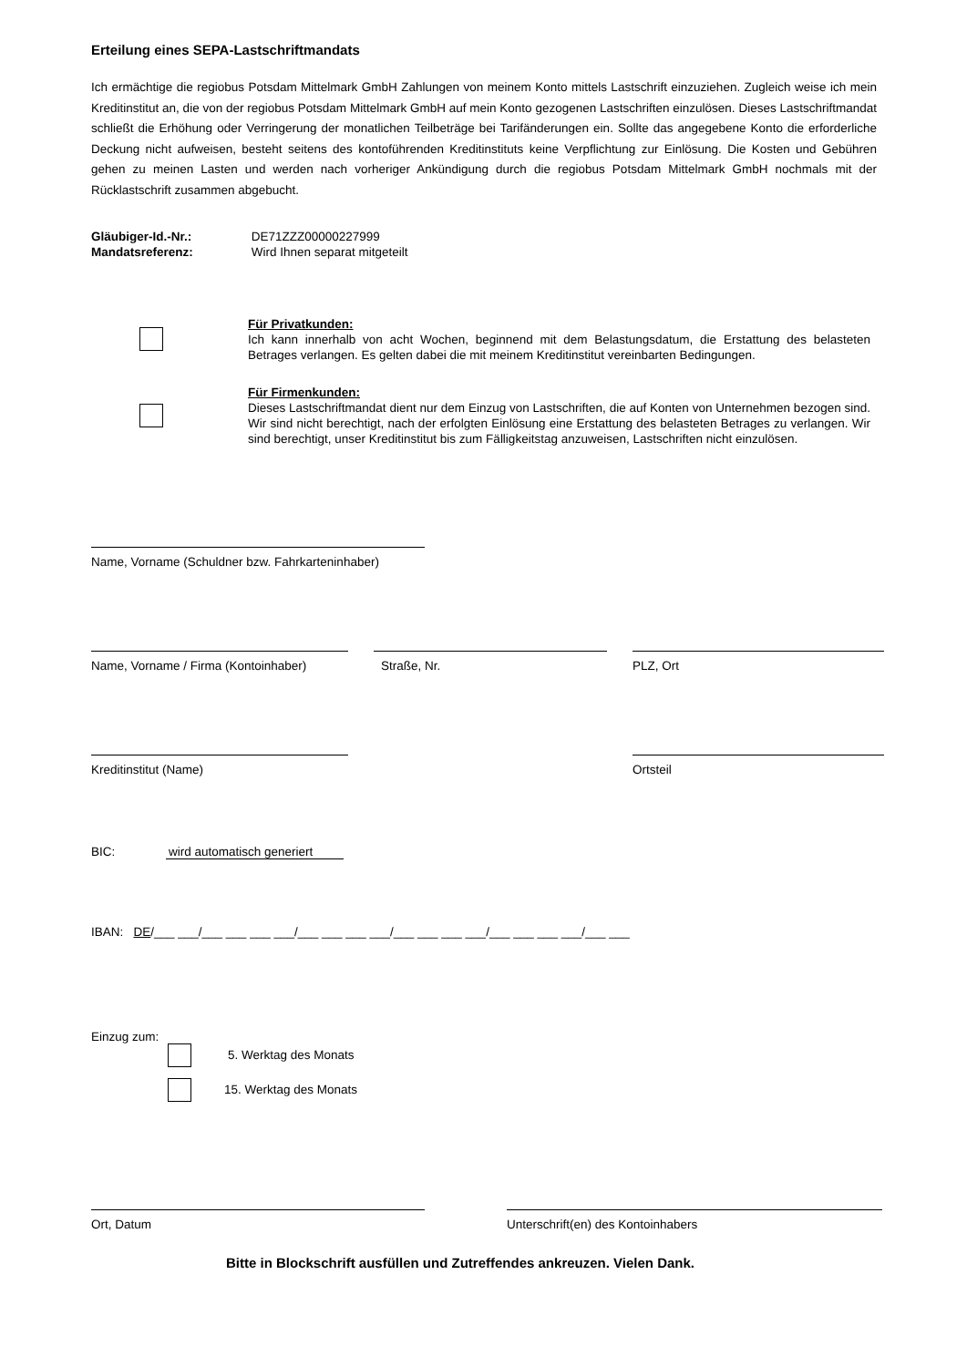Erteilung eines SEPA-Lastschriftmandats
Ich ermächtige die regiobus Potsdam Mittelmark GmbH Zahlungen von meinem Konto mittels Lastschrift einzuziehen. Zugleich weise ich mein Kreditinstitut an, die von der regiobus Potsdam Mittelmark GmbH auf mein Konto gezogenen Lastschriften einzulösen. Dieses Lastschriftmandat schließt die Erhöhung oder Verringerung der monatlichen Teilbeträge bei Tarifänderungen ein. Sollte das angegebene Konto die erforderliche Deckung nicht aufweisen, besteht seitens des kontoführenden Kreditinstituts keine Verpflichtung zur Einlösung. Die Kosten und Gebühren gehen zu meinen Lasten und werden nach vorheriger Ankündigung durch die regiobus Potsdam Mittelmark GmbH nochmals mit der Rücklastschrift zusammen abgebucht.
Gläubiger-Id.-Nr.: DE71ZZZ00000227999
Mandatsreferenz: Wird Ihnen separat mitgeteilt
Für Privatkunden:
Ich kann innerhalb von acht Wochen, beginnend mit dem Belastungsdatum, die Erstattung des belasteten Betrages verlangen. Es gelten dabei die mit meinem Kreditinstitut vereinbarten Bedingungen.
Für Firmenkunden:
Dieses Lastschriftmandat dient nur dem Einzug von Lastschriften, die auf Konten von Unternehmen bezogen sind. Wir sind nicht berechtigt, nach der erfolgten Einlösung eine Erstattung des belasteten Betrages zu verlangen. Wir sind berechtigt, unser Kreditinstitut bis zum Fälligkeitstag anzuweisen, Lastschriften nicht einzulösen.
Name, Vorname (Schuldner bzw. Fahrkarteninhaber)
Name, Vorname / Firma (Kontoinhaber)
Straße, Nr. PLZ, Ort
Kreditinstitut (Name) Ortsteil
BIC: wird automatisch generiert
IBAN: DE/___ ___/___ ___ ___ ___/___ ___ ___ ___/___ ___ ___ ___/___ ___ ___ ___/___ ___
Einzug zum:
5. Werktag des Monats
15. Werktag des Monats
Ort, Datum Unterschrift(en) des Kontoinhabers
Bitte in Blockschrift ausfüllen und Zutreffendes ankreuzen. Vielen Dank.